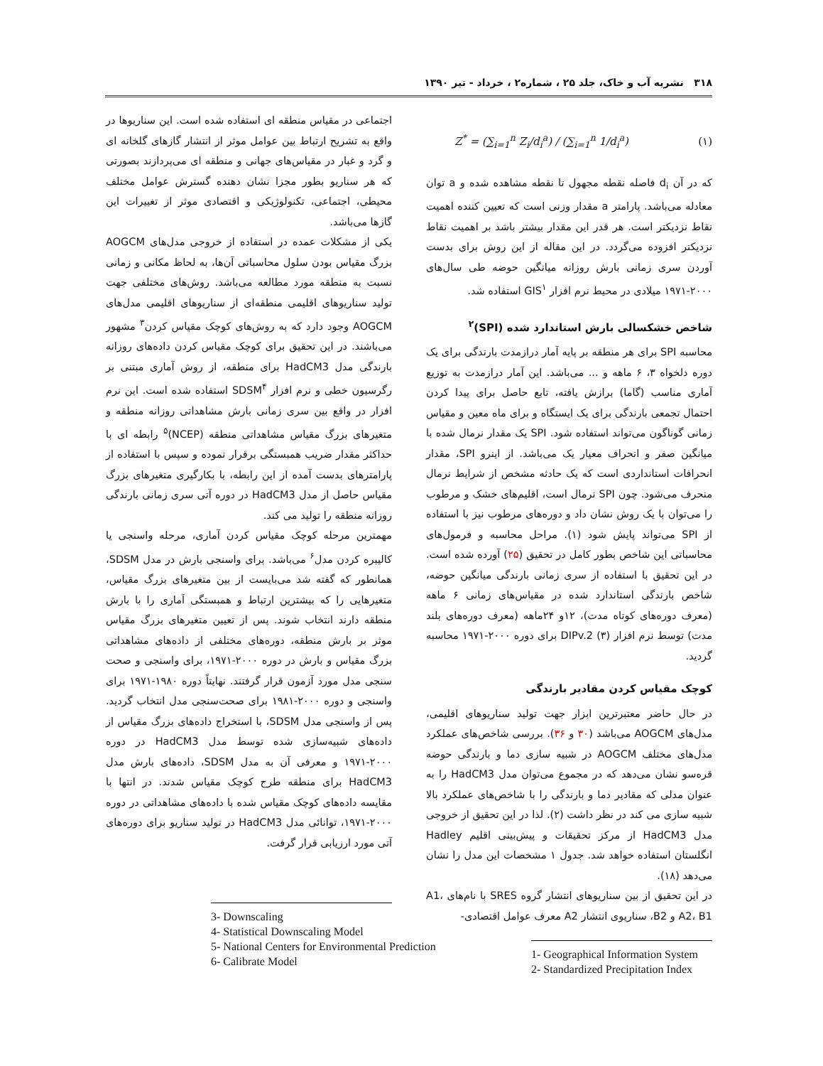۳۱۸ نشریه آب و خاک، جلد ۲۵ ، شماره۲ ، خرداد - تیر ۱۳۹۰
Z<sup>*</sup> = (∑<sub>i=1</sub><sup>n</sup> Z<sub>i</sub>/d<sub>i</sub><sup>a</sup>) / (∑<sub>i=1</sub><sup>n</sup> 1/d<sub>i</sub><sup>a</sup>) (۱)
که در آن d<sub>i</sub> فاصله نقطه مجهول تا نقطه مشاهده شده و a توان معادله می‌باشد. پارامتر a مقدار وزنی است که تعیین کننده اهمیت نقاط نزدیکتر است. هر قدر این مقدار بیشتر باشد بر اهمیت نقاط نزدیکتر افزوده می‌گردد. در این مقاله از این روش برای بدست آوردن سری زمانی بارش روزانه میانگین حوضه طی سال‌های ۲۰۰۰-۱۹۷۱ میلادی در محیط نرم افزار GIS<sup>۱</sup> استفاده شد.
شاخص خشکسالی بارش استاندارد شده (SPI)<sup>۲</sup>
محاسبه SPI برای هر منطقه بر پایه آمار درازمدت بارندگی برای یک دوره دلخواه ۳، ۶ ماهه و ... می‌باشد. این آمار درازمدت به توزیع آماری مناسب (گاما) برازش یافته، تابع حاصل برای پیدا کردن احتمال تجمعی بارندگی برای یک ایستگاه و برای ماه معین و مقیاس زمانی گوناگون می‌تواند استفاده شود. SPI یک مقدار نرمال شده با میانگین صفر و انحراف معیار یک می‌باشد. از اینرو SPI، مقدار انحرافات استانداردی است که یک حادثه مشخص از شرایط نرمال منحرف می‌شود. چون SPI نرمال است، اقلیم‌های خشک و مرطوب را می‌توان با یک روش نشان داد و دوره‌های مرطوب نیز با استفاده از SPI می‌تواند پایش شود (۱). مراحل محاسبه و فرمول‌های محاسباتی این شاخص بطور کامل در تحقیق (۲۵) آورده شده است. در این تحقیق با استفاده از سری زمانی بارندگی میانگین حوضه، شاخص بارندگی استاندارد شده در مقیاس‌های زمانی ۶ ماهه (معرف دوره‌های کوتاه مدت)، ۱۲و ۲۴ماهه (معرف دوره‌های بلند مدت) توسط نرم افزار DIPv.2 (۳) برای دوره ۲۰۰۰-۱۹۷۱ محاسبه گردید.
کوچک مقیاس کردن مقادیر بارندگی
در حال حاضر معتبرترین ابزار جهت تولید سناریوهای اقلیمی، مدل‌های AOGCM می‌باشد (۳۰ و ۳۶). بررسی شاخص‌های عملکرد مدل‌های مختلف AOGCM در شبیه سازی دما و بارندگی حوضه قره‌سو نشان می‌دهد که در مجموع می‌توان مدل HadCM3 را به عنوان مدلی که مقادیر دما و بارندگی را با شاخص‌های عملکرد بالا شبیه سازی می کند در نظر داشت (۲). لذا در این تحقیق از خروجی مدل HadCM3 از مرکز تحقیقات و پیش‌بینی اقلیم Hadley انگلستان استفاده خواهد شد. جدول ۱ مشخصات این مدل را نشان می‌دهد (۱۸).
در این تحقیق از بین سناریوهای انتشار گروه SRES با نام‌های A1، A2، B1 و B2، سناریوی انتشار A2 معرف عوامل اقتصادی-
1- Geographical Information System
2- Standardized Precipitation Index
اجتماعی در مقیاس منطقه ای استفاده شده است. این سناریوها در واقع به تشریح ارتباط بین عوامل موثر از انتشار گازهای گلخانه ای و گرد و غبار در مقیاس‌های جهانی و منطقه ای می‌پردازند بصورتی که هر سناریو بطور مجزا نشان دهنده گسترش عوامل مختلف محیطی، اجتماعی، تکنولوژیکی و اقتصادی موثر از تغییرات این گازها می‌باشد.
یکی از مشکلات عمده در استفاده از خروجی مدل‌های AOGCM بزرگ مقیاس بودن سلول محاسباتی آن‌ها، به لحاظ مکانی و زمانی نسبت به منطقه مورد مطالعه می‌باشد. روش‌های مختلفی جهت تولید سناریوهای اقلیمی منطقه‌ای از سناریوهای اقلیمی مدل‌های AOGCM وجود دارد که به روش‌های کوچک مقیاس کردن<sup>۳</sup> مشهور می‌باشند. در این تحقیق برای کوچک مقیاس کردن داده‌های روزانه بارندگی مدل HadCM3 برای منطقه، از روش آماری مبتنی بر رگرسیون خطی و نرم افزار SDSM<sup>۴</sup> استفاده شده است. این نرم افزار در واقع بین سری زمانی بارش مشاهداتی روزانه منطقه و متغیرهای بزرگ مقیاس مشاهداتی منطقه (NCEP)<sup>۵</sup> رابطه ای با حداکثر مقدار ضریب همبستگی برقرار نموده و سپس با استفاده از پارامترهای بدست آمده از این رابطه، با بکارگیری متغیرهای بزرگ مقیاس حاصل از مدل HadCM3 در دوره آتی سری زمانی بارندگی روزانه منطقه را تولید می کند.
مهمترین مرحله کوچک مقیاس کردن آماری، مرحله واسنجی یا کالیبره کردن مدل<sup>۶</sup> می‌باشد. برای واسنجی بارش در مدل SDSM، همانطور که گفته شد می‌بایست از بین متغیرهای بزرگ مقیاس، متغیرهایی را که بیشترین ارتباط و همبستگی آماری را با بارش منطقه دارند انتخاب شوند. پس از تعیین متغیرهای بزرگ مقیاس موثر بر بارش منطقه، دوره‌های مختلفی از داده‌های مشاهداتی بزرگ مقیاس و بارش در دوره ۲۰۰۰-۱۹۷۱، برای واسنجی و صحت سنجی مدل مورد آزمون قرار گرفتند. نهایتاً دوره ۱۹۸۰-۱۹۷۱ برای واسنجی و دوره ۲۰۰۰-۱۹۸۱ برای صحت‌سنجی مدل انتخاب گردید. پس از واسنجی مدل SDSM، با استخراج داده‌های بزرگ مقیاس از داده‌های شبیه‌سازی شده توسط مدل HadCM3 در دوره ۲۰۰۰-۱۹۷۱ و معرفی آن به مدل SDSM، داده‌های بارش مدل HadCM3 برای منطقه طرح کوچک مقیاس شدند. در انتها با مقایسه داده‌های کوچک مقیاس شده با داده‌های مشاهداتی در دوره ۲۰۰۰-۱۹۷۱، توانائی مدل HadCM3 در تولید سناریو برای دوره‌های آتی مورد ارزیابی قرار گرفت.
3- Downscaling
4- Statistical Downscaling Model
5- National Centers for Environmental Prediction
6- Calibrate Model